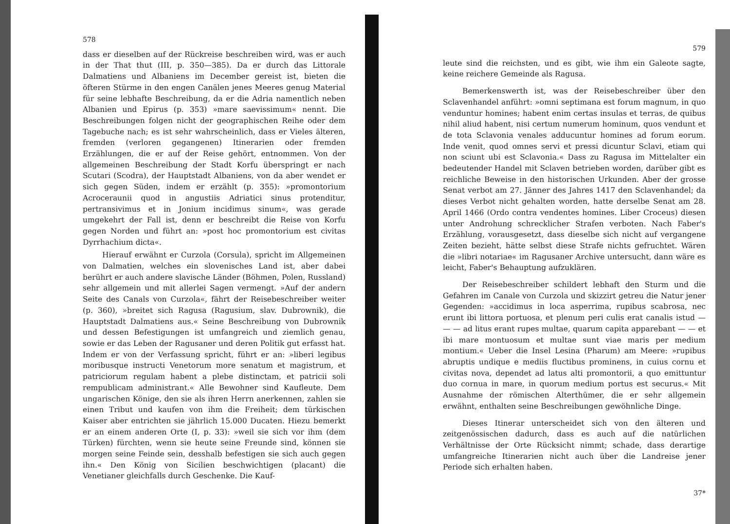578
dass er dieselben auf der Rückreise beschreiben wird, was er auch in der That thut (III, p. 350—385). Da er durch das Littorale Dalmatiens und Albaniens im December gereist ist, bieten die öfteren Stürme in den engen Canälen jenes Meeres genug Material für seine lebhafte Beschreibung, da er die Adria namentlich neben Albanien und Epirus (p. 353) »mare saevissimum« nennt. Die Beschreibungen folgen nicht der geographischen Reihe oder dem Tagebuche nach; es ist sehr wahrscheinlich, dass er Vieles älteren, fremden (verloren gegangenen) Itinerarien oder fremden Erzählungen, die er auf der Reise gehört, entnommen. Von der allgemeinen Beschreibung der Stadt Korfu überspringt er nach Scutari (Scodra), der Hauptstadt Albaniens, von da aber wendet er sich gegen Süden, indem er erzählt (p. 355): »promontorium Acroceraunii quod in angustiis Adriatici sinus protenditur, pertransivimus et in Jonium incidimus sinum«, was gerade umgekehrt der Fall ist, denn er beschreibt die Reise von Korfu gegen Norden und führt an: »post hoc promontorium est civitas Dyrrhachium dicta«.
Hierauf erwähnt er Curzola (Corsula), spricht im Allgemeinen von Dalmatien, welches ein slovenisches Land ist, aber dabei berührt er auch andere slavische Länder (Böhmen, Polen, Russland) sehr allgemein und mit allerlei Sagen vermengt. »Auf der andern Seite des Canals von Curzola«, fährt der Reisebeschreiber weiter (p. 360), »breitet sich Ragusa (Ragusium, slav. Dubrownik), die Hauptstadt Dalmatiens aus.« Seine Beschreibung von Dubrownik und dessen Befestigungen ist umfangreich und ziemlich genau, sowie er das Leben der Ragusaner und deren Politik gut erfasst hat. Indem er von der Verfassung spricht, führt er an: »liberi legibus moribusque instructi Venetorum more senatum et magistrum, et patriciorum regulam habent a plebe distinctam, et patricii soli rempublicam administrant.« Alle Bewohner sind Kaufleute. Dem ungarischen Könige, den sie als ihren Herrn anerkennen, zahlen sie einen Tribut und kaufen von ihm die Freiheit; dem türkischen Kaiser aber entrichten sie jährlich 15.000 Ducaten. Hiezu bemerkt er an einem anderen Orte (I, p. 33): »weil sie sich vor ihm (dem Türken) fürchten, wenn sie heute seine Freunde sind, können sie morgen seine Feinde sein, desshalb befestigen sie sich auch gegen ihn.« Den König von Sicilien beschwichtigen (placant) die Venetianer gleichfalls durch Geschenke. Die Kauf-
579
leute sind die reichsten, und es gibt, wie ihm ein Galeote sagte, keine reichere Gemeinde als Ragusa.
Bemerkenswerth ist, was der Reisebeschreiber über den Sclavenhandel anführt: »omni septimana est forum magnum, in quo venduntur homines; habent enim certas insulas et terras, de quibus nihil aliud habent, nisi certum numerum hominum, quos vendunt et de tota Sclavonia venales adducuntur homines ad forum eorum. Inde venit, quod omnes servi et pressi dicuntur Sclavi, etiam qui non sciunt ubi est Sclavonia.« Dass zu Ragusa im Mittelalter ein bedeutender Handel mit Sclaven betrieben worden, darüber gibt es reichliche Beweise in den historischen Urkunden. Aber der grosse Senat verbot am 27. Jänner des Jahres 1417 den Sclavenhandel; da dieses Verbot nicht gehalten worden, hatte derselbe Senat am 28. April 1466 (Ordo contra vendentes homines. Liber Croceus) diesen unter Androhung schrecklicher Strafen verboten. Nach Faber's Erzählung, vorausgesetzt, dass dieselbe sich nicht auf vergangene Zeiten bezieht, hätte selbst diese Strafe nichts gefruchtet. Wären die »libri notariae« im Ragusaner Archive untersucht, dann wäre es leicht, Faber's Behauptung aufzuklären.
Der Reisebeschreiber schildert lebhaft den Sturm und die Gefahren im Canale von Curzola und skizzirt getreu die Natur jener Gegenden: »accidimus in loca asperrima, rupibus scabrosa, nec erunt ibi littora portuosa, et plenum peri culis erat canalis istud — — — ad litus erant rupes multae, quarum capita apparebant — — et ibi mare montuosum et multae sunt viae maris per medium montium.« Ueber die Insel Lesina (Pharum) am Meere: »rupibus abruptis undique e mediis fluctibus prominens, in cuius cornu et civitas nova, dependet ad latus alti promontorii, a quo emittuntur duo cornua in mare, in quorum medium portus est securus.« Mit Ausnahme der römischen Alterthümer, die er sehr allgemein erwähnt, enthalten seine Beschreibungen gewöhnliche Dinge.
Dieses Itinerar unterscheidet sich von den älteren und zeitgenössischen dadurch, dass es auch auf die natürlichen Verhältnisse der Orte Rücksicht nimmt; schade, dass derartige umfangreiche Itinerarien nicht auch über die Landreise jener Periode sich erhalten haben.
37*